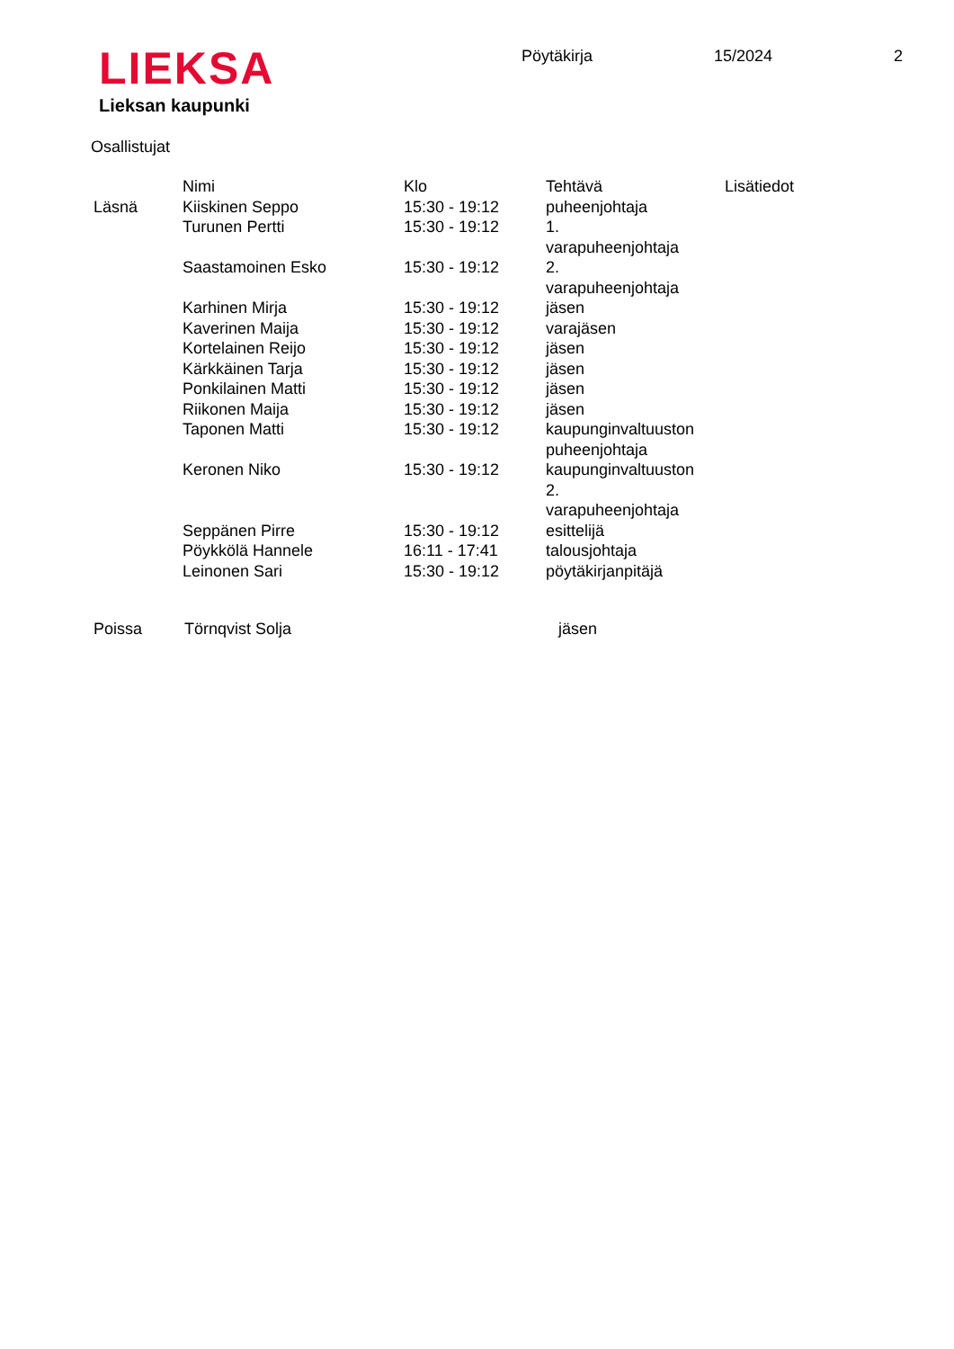LIEKSA
Lieksan kaupunki
Pöytäkirja 15/2024 2
Osallistujat
| | Nimi | Klo | Tehtävä | Lisätiedot |
| --- | --- | --- | --- | --- |
| Läsnä | Kiiskinen Seppo | 15:30 - 19:12 | puheenjohtaja | |
| | Turunen Pertti | 15:30 - 19:12 | 1. varapuheenjohtaja | |
| | Saastamoinen Esko | 15:30 - 19:12 | 2. varapuheenjohtaja | |
| | Karhinen Mirja | 15:30 - 19:12 | jäsen | |
| | Kaverinen Maija | 15:30 - 19:12 | varajäsen | |
| | Kortelainen Reijo | 15:30 - 19:12 | jäsen | |
| | Kärkkäinen Tarja | 15:30 - 19:12 | jäsen | |
| | Ponkilainen Matti | 15:30 - 19:12 | jäsen | |
| | Riikonen Maija | 15:30 - 19:12 | jäsen | |
| | Taponen Matti | 15:30 - 19:12 | kaupunginvaltuuston puheenjohtaja | |
| | Keronen Niko | 15:30 - 19:12 | kaupunginvaltuuston 2. varapuheenjohtaja | |
| | Seppänen Pirre | 15:30 - 19:12 | esittelijä | |
| | Pöykkölä Hannele | 16:11 - 17:41 | talousjohtaja | |
| | Leinonen Sari | 15:30 - 19:12 | pöytäkirjanpitäjä | |
| Poissa | Törnqvist Solja | jäsen |